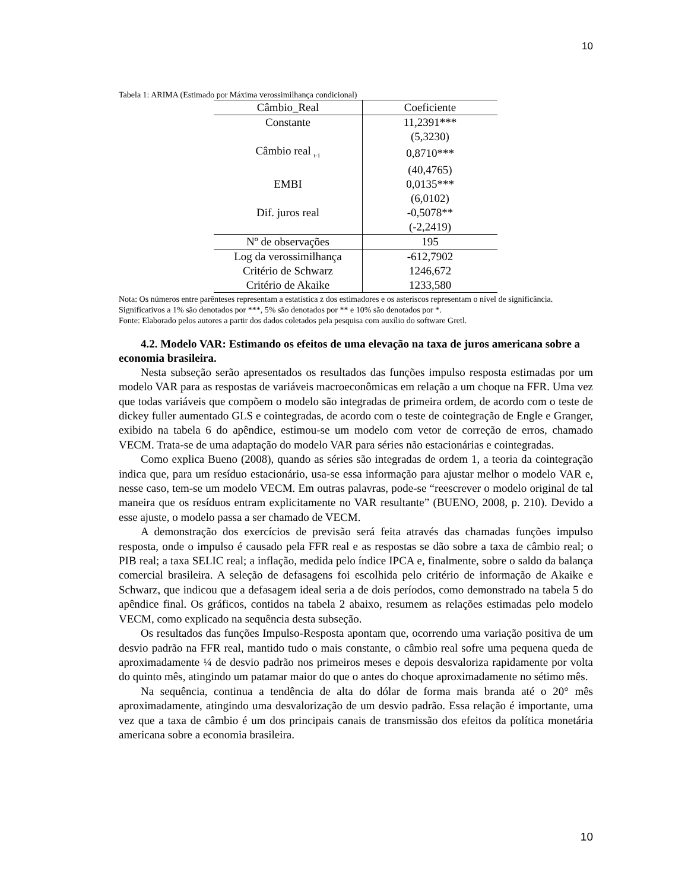10
Tabela 1: ARIMA (Estimado por Máxima verossimilhança condicional)
| Câmbio_Real | Coeficiente |
| --- | --- |
| Constante | 11,2391*** |
| | (5,3230) |
| Câmbio real <sub>t-1</sub> | 0,8710*** |
| | (40,4765) |
| EMBI | 0,0135*** |
| | (6,0102) |
| Dif. juros real | -0,5078** |
| | (-2,2419) |
| Nº de observações | 195 |
| Log da verossimilhança | -612,7902 |
| Critério de Schwarz | 1246,672 |
| Critério de Akaike | 1233,580 |
Nota: Os números entre parênteses representam a estatística z dos estimadores e os asteriscos representam o nível de significância. Significativos a 1% são denotados por ***, 5% são denotados por ** e 10% são denotados por *.
Fonte: Elaborado pelos autores a partir dos dados coletados pela pesquisa com auxílio do software Gretl.
4.2. Modelo VAR: Estimando os efeitos de uma elevação na taxa de juros americana sobre a economia brasileira.
Nesta subseção serão apresentados os resultados das funções impulso resposta estimadas por um modelo VAR para as respostas de variáveis macroeconômicas em relação a um choque na FFR. Uma vez que todas variáveis que compõem o modelo são integradas de primeira ordem, de acordo com o teste de dickey fuller aumentado GLS e cointegradas, de acordo com o teste de cointegração de Engle e Granger, exibido na tabela 6 do apêndice, estimou-se um modelo com vetor de correção de erros, chamado VECM. Trata-se de uma adaptação do modelo VAR para séries não estacionárias e cointegradas.
Como explica Bueno (2008), quando as séries são integradas de ordem 1, a teoria da cointegração indica que, para um resíduo estacionário, usa-se essa informação para ajustar melhor o modelo VAR e, nesse caso, tem-se um modelo VECM. Em outras palavras, pode-se “reescrever o modelo original de tal maneira que os resíduos entram explicitamente no VAR resultante” (BUENO, 2008, p. 210). Devido a esse ajuste, o modelo passa a ser chamado de VECM.
A demonstração dos exercícios de previsão será feita através das chamadas funções impulso resposta, onde o impulso é causado pela FFR real e as respostas se dão sobre a taxa de câmbio real; o PIB real; a taxa SELIC real; a inflação, medida pelo índice IPCA e, finalmente, sobre o saldo da balança comercial brasileira. A seleção de defasagens foi escolhida pelo critério de informação de Akaike e Schwarz, que indicou que a defasagem ideal seria a de dois períodos, como demonstrado na tabela 5 do apêndice final. Os gráficos, contidos na tabela 2 abaixo, resumem as relações estimadas pelo modelo VECM, como explicado na sequência desta subseção.
Os resultados das funções Impulso-Resposta apontam que, ocorrendo uma variação positiva de um desvio padrão na FFR real, mantido tudo o mais constante, o câmbio real sofre uma pequena queda de aproximadamente ¼ de desvio padrão nos primeiros meses e depois desvaloriza rapidamente por volta do quinto mês, atingindo um patamar maior do que o antes do choque aproximadamente no sétimo mês.
Na sequência, continua a tendência de alta do dólar de forma mais branda até o 20° mês aproximadamente, atingindo uma desvalorização de um desvio padrão. Essa relação é importante, uma vez que a taxa de câmbio é um dos principais canais de transmissão dos efeitos da política monetária americana sobre a economia brasileira.
10